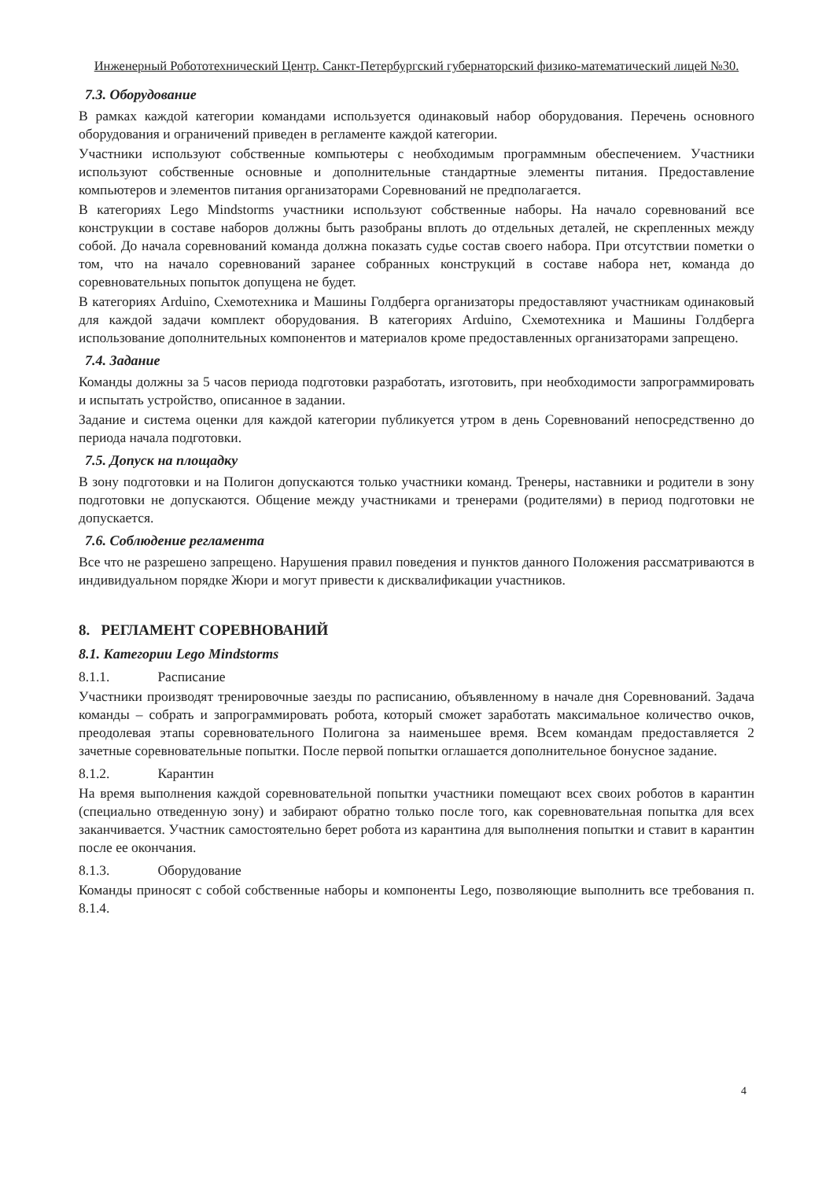Инженерный Робототехнический Центр. Санкт-Петербургский губернаторский физико-математический лицей №30.
7.3. Оборудование
В рамках каждой категории командами используется одинаковый набор оборудования. Перечень основного оборудования и ограничений приведен в регламенте каждой категории.
Участники используют собственные компьютеры с необходимым программным обеспечением. Участники используют собственные основные и дополнительные стандартные элементы питания. Предоставление компьютеров и элементов питания организаторами Соревнований не предполагается.
В категориях Lego Mindstorms участники используют собственные наборы. На начало соревнований все конструкции в составе наборов должны быть разобраны вплоть до отдельных деталей, не скрепленных между собой. До начала соревнований команда должна показать судье состав своего набора. При отсутствии пометки о том, что на начало соревнований заранее собранных конструкций в составе набора нет, команда до соревновательных попыток допущена не будет.
В категориях Arduino, Схемотехника и Машины Голдберга организаторы предоставляют участникам одинаковый для каждой задачи комплект оборудования. В категориях Arduino, Схемотехника и Машины Голдберга использование дополнительных компонентов и материалов кроме предоставленных организаторами запрещено.
7.4. Задание
Команды должны за 5 часов периода подготовки разработать, изготовить, при необходимости запрограммировать и испытать устройство, описанное в задании.
Задание и система оценки для каждой категории публикуется утром в день Соревнований непосредственно до периода начала подготовки.
7.5. Допуск на площадку
В зону подготовки и на Полигон допускаются только участники команд. Тренеры, наставники и родители в зону подготовки не допускаются. Общение между участниками и тренерами (родителями) в период подготовки не допускается.
7.6. Соблюдение регламента
Все что не разрешено запрещено. Нарушения правил поведения и пунктов данного Положения рассматриваются в индивидуальном порядке Жюри и могут привести к дисквалификации участников.
8. РЕГЛАМЕНТ СОРЕВНОВАНИЙ
8.1. Категории Lego Mindstorms
8.1.1. Расписание
Участники производят тренировочные заезды по расписанию, объявленному в начале дня Соревнований. Задача команды – собрать и запрограммировать робота, который сможет заработать максимальное количество очков, преодолевая этапы соревновательного Полигона за наименьшее время. Всем командам предоставляется 2 зачетные соревновательные попытки. После первой попытки оглашается дополнительное бонусное задание.
8.1.2. Карантин
На время выполнения каждой соревновательной попытки участники помещают всех своих роботов в карантин (специально отведенную зону) и забирают обратно только после того, как соревновательная попытка для всех заканчивается. Участник самостоятельно берет робота из карантина для выполнения попытки и ставит в карантин после ее окончания.
8.1.3. Оборудование
Команды приносят с собой собственные наборы и компоненты Lego, позволяющие выполнить все требования п. 8.1.4.
4